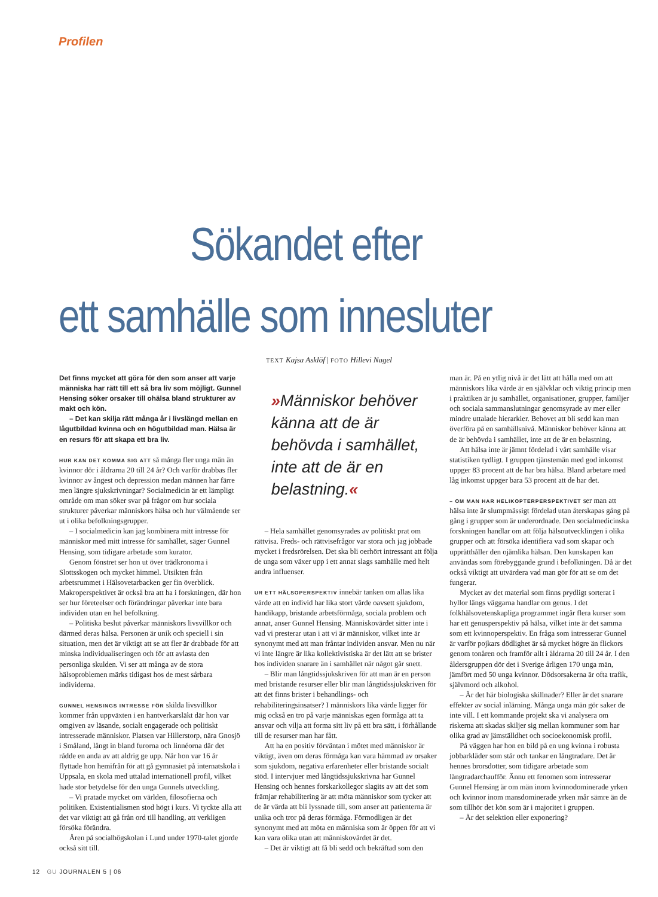Profilen
Sökandet efter
ett samhälle som innesluter
TEXT Kajsa Asklöf | FOTO Hillevi Nagel
Det finns mycket att göra för den som anser att varje människa har rätt till ett så bra liv som möjligt. Gunnel Hensing söker orsaker till ohälsa bland strukturer av makt och kön.
– Det kan skilja rätt många år i livslängd mellan en lågutbildad kvinna och en högutbildad man. Hälsa är en resurs för att skapa ett bra liv.
HUR KAN DET KOMMA SIG ATT så många fler unga män än kvinnor dör i åldrarna 20 till 24 år? Och varför drabbas fler kvinnor av ångest och depression medan männen har färre men längre sjukskrivningar? Socialmedicin är ett lämpligt område om man söker svar på frågor om hur sociala strukturer påverkar människors hälsa och hur välmående ser ut i olika befolkningsgrupper.
– I socialmedicin kan jag kombinera mitt intresse för människor med mitt intresse för samhället, säger Gunnel Hensing, som tidigare arbetade som kurator.
Genom fönstret ser hon ut över trädkronorna i Slottsskogen och mycket himmel. Utsikten från arbetsrummet i Hälsovetarbacken ger fin överblick. Makroperspektivet är också bra att ha i forskningen, där hon ser hur företeelser och förändringar påverkar inte bara individen utan en hel befolkning.
– Politiska beslut påverkar människors livsvillkor och därmed deras hälsa. Personen är unik och speciell i sin situation, men det är viktigt att se att fler är drabbade för att minska individualiseringen och för att avlasta den personliga skulden. Vi ser att många av de stora hälsoproblemen märks tidigast hos de mest sårbara individerna.
GUNNEL HENSINGS INTRESSE FÖR skilda livsvillkor kommer från uppväxten i en hantverkarsläkt där hon var omgiven av läsande, socialt engagerade och politiskt intresserade människor. Platsen var Hillerstorp, nära Gnosjö i Småland, långt in bland furorna och linnéorna där det rådde en anda av att aldrig ge upp. När hon var 16 år flyttade hon hemifrån för att gå gymnasiet på internatskola i Uppsala, en skola med uttalad internationell profil, vilket hade stor betydelse för den unga Gunnels utveckling.
– Vi pratade mycket om världen, filosofierna och politiken. Existentialismen stod högt i kurs. Vi tyckte alla att det var viktigt att gå från ord till handling, att verkligen försöka förändra.
Åren på socialhögskolan i Lund under 1970-talet gjorde också sitt till.
»Människor behöver känna att de är behövda i samhället, inte att de är en belastning.«
– Hela samhället genomsyrades av politiskt prat om rättvisa. Freds- och rättvisefrågor var stora och jag jobbade mycket i fredsrörelsen. Det ska bli oerhört intressant att följa de unga som växer upp i ett annat slags samhälle med helt andra influenser.
UR ETT HÄLSOPERSPEKTIV innebär tanken om allas lika värde att en individ har lika stort värde oavsett sjukdom, handikapp, bristande arbetsförmåga, sociala problem och annat, anser Gunnel Hensing. Människovärdet sitter inte i vad vi presterar utan i att vi är människor, vilket inte är synonymt med att man fråntar individen ansvar. Men nu när vi inte längre är lika kollektivistiska är det lätt att se brister hos individen snarare än i samhället när något går snett.
– Blir man långtidssjukskriven för att man är en person med bristande resurser eller blir man långtidssjukskriven för att det finns brister i behandlings- och rehabiliteringsinsatser? I människors lika värde ligger för mig också en tro på varje människas egen förmåga att ta ansvar och vilja att forma sitt liv på ett bra sätt, i förhållande till de resurser man har fått.
Att ha en positiv förväntan i mötet med människor är viktigt, även om deras förmåga kan vara hämmad av orsaker som sjukdom, negativa erfarenheter eller bristande socialt stöd. I intervjuer med långtidssjukskrivna har Gunnel Hensing och hennes forskarkollegor slagits av att det som främjar rehabilitering är att möta människor som tycker att de är värda att bli lyssnade till, som anser att patienterna är unika och tror på deras förmåga. Förmodligen är det synonymt med att möta en människa som är öppen för att vi kan vara olika utan att människovärdet är det.
– Det är viktigt att få bli sedd och bekräftad som den
man är. På en ytlig nivå är det lätt att hålla med om att människors lika värde är en självklar och viktig princip men i praktiken är ju samhället, organisationer, grupper, familjer och sociala sammanslutningar genomsyrade av mer eller mindre uttalade hierarkier. Behovet att bli sedd kan man överföra på en samhällsnivå. Människor behöver känna att de är behövda i samhället, inte att de är en belastning.
Att hälsa inte är jämnt fördelad i vårt samhälle visar statistiken tydligt. I gruppen tjänstemän med god inkomst uppger 83 procent att de har bra hälsa. Bland arbetare med låg inkomst uppger bara 53 procent att de har det.
– OM MAN HAR HELIKOPTERPERSPEKTIVET ser man att hälsa inte är slumpmässigt fördelad utan återskapas gång på gång i grupper som är underordnade. Den socialmedicinska forskningen handlar om att följa hälsoutvecklingen i olika grupper och att försöka identifiera vad som skapar och upprätthåller den ojämlika hälsan. Den kunskapen kan användas som förebyggande grund i befolkningen. Då är det också viktigt att utvärdera vad man gör för att se om det fungerar.
Mycket av det material som finns prydligt sorterat i hyllor längs väggarna handlar om genus. I det folkhälsovetenskapliga programmet ingår flera kurser som har ett genusperspektiv på hälsa, vilket inte är det samma som ett kvinnoperspektiv. En fråga som intresserar Gunnel är varför pojkars dödlighet är så mycket högre än flickors genom tonåren och framför allt i åldrarna 20 till 24 år. I den åldersgruppen dör det i Sverige årligen 170 unga män, jämfört med 50 unga kvinnor. Dödsorsakerna är ofta trafik, självmord och alkohol.
– Är det här biologiska skillnader? Eller är det snarare effekter av social inlärning. Många unga män gör saker de inte vill. I ett kommande projekt ska vi analysera om riskerna att skadas skiljer sig mellan kommuner som har olika grad av jämställdhet och socioekonomisk profil.
På väggen har hon en bild på en ung kvinna i robusta jobbarkläder som står och tankar en långtradare. Det är hennes brorsdotter, som tidigare arbetade som långtradarchaufför. Ännu ett fenomen som intresserar Gunnel Hensing är om män inom kvinnodominerade yrken och kvinnor inom mansdominerade yrken mår sämre än de som tillhör det kön som är i majoritet i gruppen.
– Är det selektion eller exponering?
12 GU JOURNALEN 5 | 06